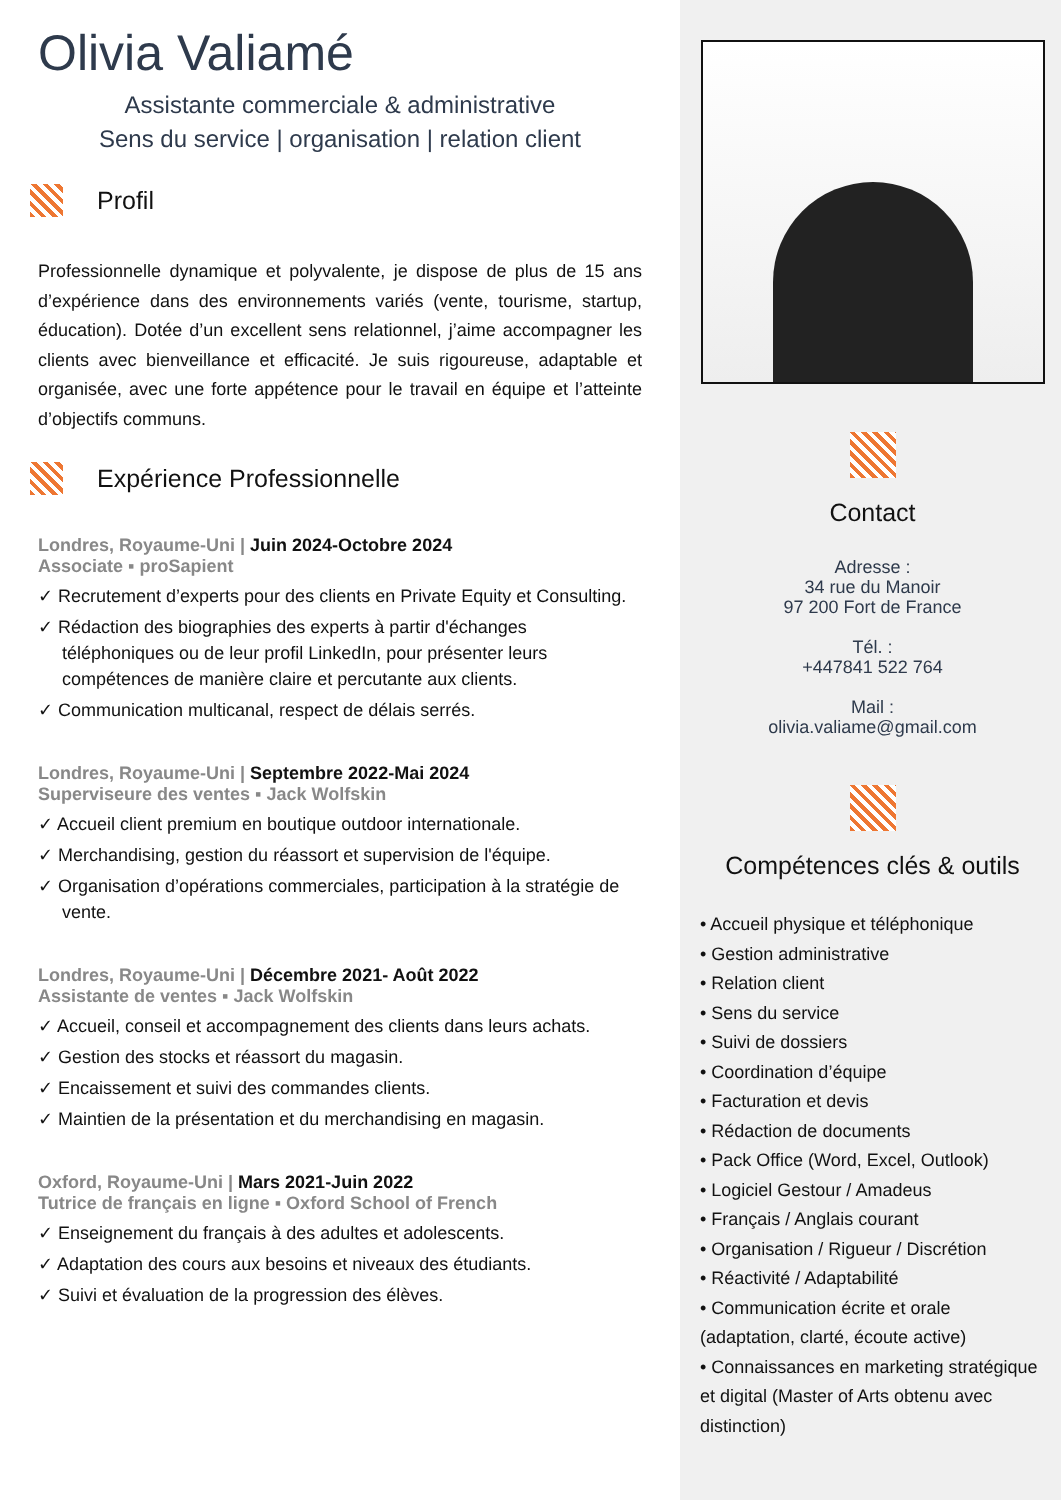Olivia Valiamé
Assistante commerciale & administrative
Sens du service | organisation | relation client
Profil
Professionnelle dynamique et polyvalente, je dispose de plus de 15 ans d’expérience dans des environnements variés (vente, tourisme, startup, éducation). Dotée d’un excellent sens relationnel, j’aime accompagner les clients avec bienveillance et efficacité. Je suis rigoureuse, adaptable et organisée, avec une forte appétence pour le travail en équipe et l’atteinte d’objectifs communs.
Expérience Professionnelle
Londres, Royaume-Uni | Juin 2024-Octobre 2024
Associate ▪ proSapient
✓ Recrutement d’experts pour des clients en Private Equity et Consulting.
✓ Rédaction des biographies des experts à partir d'échanges téléphoniques ou de leur profil LinkedIn, pour présenter leurs compétences de manière claire et percutante aux clients.
✓ Communication multicanal, respect de délais serrés.
Londres, Royaume-Uni | Septembre 2022-Mai 2024
Superviseure des ventes ▪ Jack Wolfskin
✓ Accueil client premium en boutique outdoor internationale.
✓ Merchandising, gestion du réassort et supervision de l'équipe.
✓ Organisation d’opérations commerciales, participation à la stratégie de vente.
Londres, Royaume-Uni | Décembre 2021- Août 2022
Assistante de ventes ▪ Jack Wolfskin
✓ Accueil, conseil et accompagnement des clients dans leurs achats.
✓ Gestion des stocks et réassort du magasin.
✓ Encaissement et suivi des commandes clients.
✓ Maintien de la présentation et du merchandising en magasin.
Oxford, Royaume-Uni | Mars 2021-Juin 2022
Tutrice de français en ligne ▪ Oxford School of French
✓ Enseignement du français à des adultes et adolescents.
✓ Adaptation des cours aux besoins et niveaux des étudiants.
✓ Suivi et évaluation de la progression des élèves.
Contact
Adresse :
34 rue du Manoir
97 200 Fort de France
Tél. :
+447841 522 764
Mail :
olivia.valiame@gmail.com
Compétences clés & outils
• Accueil physique et téléphonique
• Gestion administrative
• Relation client
• Sens du service
• Suivi de dossiers
• Coordination d’équipe
• Facturation et devis
• Rédaction de documents
• Pack Office (Word, Excel, Outlook)
• Logiciel Gestour / Amadeus
• Français / Anglais courant
• Organisation / Rigueur / Discrétion
• Réactivité / Adaptabilité
• Communication écrite et orale (adaptation, clarté, écoute active)
• Connaissances en marketing stratégique et digital (Master of Arts obtenu avec distinction)